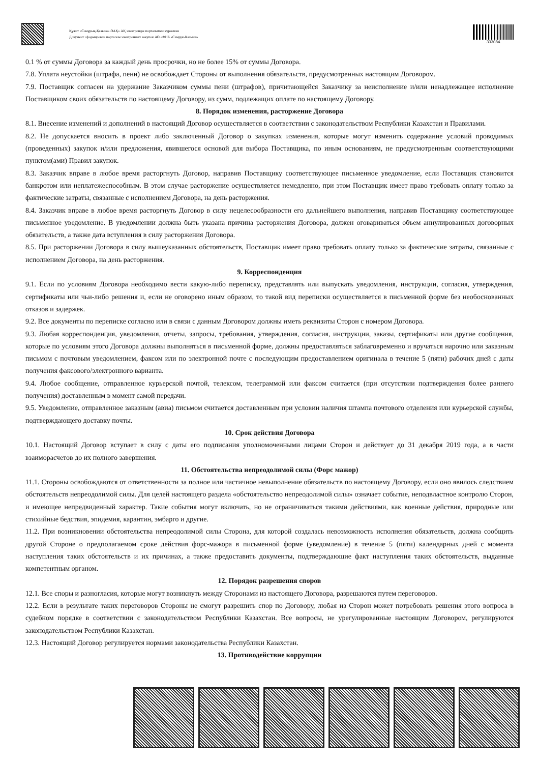Құжат «Самұрық-Қазына» ӘАҚ» АҚ электронды порталымен құрылған
Документ сформирован порталом электронных закупок АО «ФНБ «Самрук-Казына»
333084
0.1 % от суммы Договора за каждый день просрочки, но не более 15% от суммы Договора.
7.8. Уплата неустойки (штрафа, пени) не освобождает Стороны от выполнения обязательств, предусмотренных настоящим Договором.
7.9. Поставщик согласен на удержание Заказчиком суммы пени (штрафов), причитающейся Заказчику за неисполнение и/или ненадлежащее исполнение Поставщиком своих обязательств по настоящему Договору, из сумм, подлежащих оплате по настоящему Договору.
8. Порядок изменения, расторжение Договора
8.1. Внесение изменений и дополнений в настоящий Договор осуществляется в соответствии с законодательством Республики Казахстан и Правилами.
8.2. Не допускается вносить в проект либо заключенный Договор о закупках изменения, которые могут изменить содержание условий проводимых (проведенных) закупок и/или предложения, явившегося основой для выбора Поставщика, по иным основаниям, не предусмотренным соответствующими пунктом(ами) Правил закупок.
8.3. Заказчик вправе в любое время расторгнуть Договор, направив Поставщику соответствующее письменное уведомление, если Поставщик становится банкротом или неплатежеспособным. В этом случае расторжение осуществляется немедленно, при этом Поставщик имеет право требовать оплату только за фактические затраты, связанные с исполнением Договора, на день расторжения.
8.4. Заказчик вправе в любое время расторгнуть Договор в силу нецелесообразности его дальнейшего выполнения, направив Поставщику соответствующее письменное уведомление. В уведомлении должна быть указана причина расторжения Договора, должен оговариваться объем аннулированных договорных обязательств, а также дата вступления в силу расторжения Договора.
8.5. При расторжении Договора в силу вышеуказанных обстоятельств, Поставщик имеет право требовать оплату только за фактические затраты, связанные с исполнением Договора, на день расторжения.
9. Корреспонденция
9.1. Если по условиям Договора необходимо вести какую-либо переписку, представлять или выпускать уведомления, инструкции, согласия, утверждения, сертификаты или чьи-либо решения и, если не оговорено иным образом, то такой вид переписки осуществляется в письменной форме без необоснованных отказов и задержек.
9.2. Все документы по переписке согласно или в связи с данным Договором должны иметь реквизиты Сторон с номером Договора.
9.3. Любая корреспонденция, уведомления, отчеты, запросы, требования, утверждения, согласия, инструкции, заказы, сертификаты или другие сообщения, которые по условиям этого Договора должны выполняться в письменной форме, должны предоставляться заблаговременно и вручаться нарочно или заказным письмом с почтовым уведомлением, факсом или по электронной почте с последующим предоставлением оригинала в течение 5 (пяти) рабочих дней с даты получения факсового/электронного варианта.
9.4. Любое сообщение, отправленное курьерской почтой, телексом, телеграммой или факсом считается (при отсутствии подтверждения более раннего получения) доставленным в момент самой передачи.
9.5. Уведомление, отправленное заказным (авиа) письмом считается доставленным при условии наличия штампа почтового отделения или курьерской службы, подтверждающего доставку почты.
10. Срок действия Договора
10.1. Настоящий Договор вступает в силу с даты его подписания уполномоченными лицами Сторон и действует до 31 декабря 2019 года, а в части взаиморасчетов до их полного завершения.
11. Обстоятельства непреодолимой силы (Форс мажор)
11.1. Стороны освобождаются от ответственности за полное или частичное невыполнение обязательств по настоящему Договору, если оно явилось следствием обстоятельств непреодолимой силы. Для целей настоящего раздела «обстоятельство непреодолимой силы» означает событие, неподвластное контролю Сторон, и имеющее непредвиденный характер. Такие события могут включать, но не ограничиваться такими действиями, как военные действия, природные или стихийные бедствия, эпидемия, карантин, эмбарго и другие.
11.2. При возникновении обстоятельства непреодолимой силы Сторона, для которой создалась невозможность исполнения обязательств, должна сообщить другой Стороне о предполагаемом сроке действия форс-мажора в письменной форме (уведомление) в течение 5 (пяти) календарных дней с момента наступления таких обстоятельств и их причинах, а также предоставить документы, подтверждающие факт наступления таких обстоятельств, выданные компетентным органом.
12. Порядок разрешения споров
12.1. Все споры и разногласия, которые могут возникнуть между Сторонами из настоящего Договора, разрешаются путем переговоров.
12.2. Если в результате таких переговоров Стороны не смогут разрешить спор по Договору, любая из Сторон может потребовать решения этого вопроса в судебном порядке в соответствии с законодательством Республики Казахстан. Все вопросы, не урегулированные настоящим Договором, регулируются законодательством Республики Казахстан.
12.3. Настоящий Договор регулируется нормами законодательства Республики Казахстан.
13. Противодействие коррупции